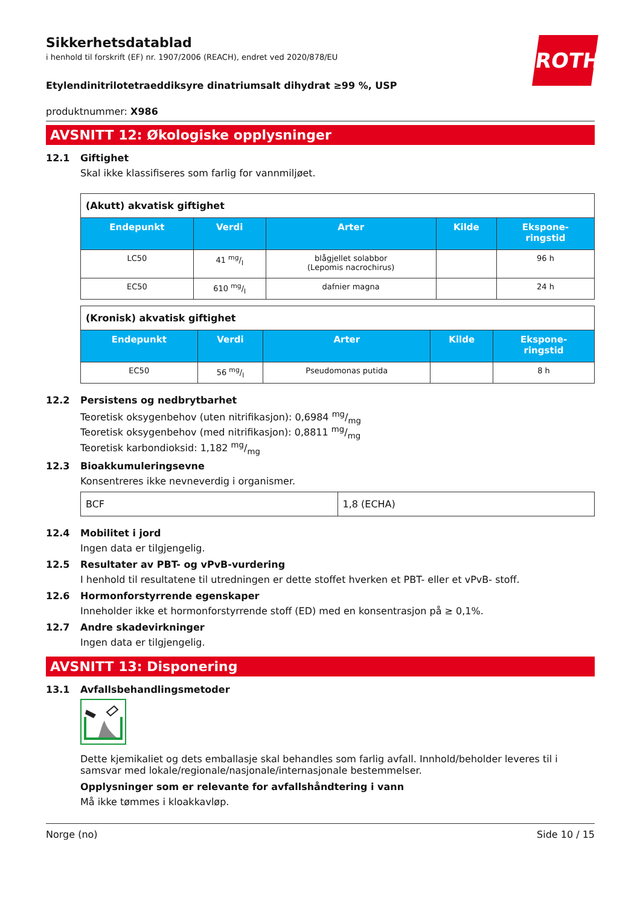ROTH
Sikkerhetsdatablad
i henhold til forskrift (EF) nr. 1907/2006 (REACH), endret ved 2020/878/EU
Etylendinitrilotetraeddiksyre dinatriumsalt dihydrat ≥99 %, USP
produktnummer: X986
AVSNITT 12: Økologiske opplysninger
12.1 Giftighet
Skal ikke klassifiseres som farlig for vannmiljøet.
| (Akutt) akvatisk giftighet | | | | |
| Endepunkt | Verdi | Arter | Kilde | Ekspone- ringstid |
| LC50 | 41 mg/l | blågjellet solabbor (Lepomis nacrochirus) | | 96 h |
| EC50 | 610 mg/l | dafnier magna | | 24 h |
| (Kronisk) akvatisk giftighet | | | | |
| Endepunkt | Verdi | Arter | Kilde | Ekspone- ringstid |
| EC50 | 56 mg/l | Pseudomonas putida | | 8 h |
12.2 Persistens og nedbrytbarhet
Teoretisk oksygenbehov (uten nitrifikasjon): 0,6984 mg/mg
Teoretisk oksygenbehov (med nitrifikasjon): 0,8811 mg/mg
Teoretisk karbondioksid: 1,182 mg/mg
12.3 Bioakkumuleringsevne
Konsentreres ikke nevneverdig i organismer.
| BCF | 1,8 (ECHA) |
12.4 Mobilitet i jord
Ingen data er tilgjengelig.
12.5 Resultater av PBT- og vPvB-vurdering
I henhold til resultatene til utredningen er dette stoffet hverken et PBT- eller et vPvB- stoff.
12.6 Hormonforstyrrende egenskaper
Inneholder ikke et hormonforstyrrende stoff (ED) med en konsentrasjon på ≥ 0,1%.
12.7 Andre skadevirkninger
Ingen data er tilgjengelig.
AVSNITT 13: Disponering
13.1 Avfallsbehandlingsmetoder
Dette kjemikaliet og dets emballasje skal behandles som farlig avfall. Innhold/beholder leveres til i samsvar med lokale/regionale/nasjonale/internasjonale bestemmelser.
Opplysninger som er relevante for avfallshåndtering i vann
Må ikke tømmes i kloakkavløp.
Norge (no) Side 10 / 15